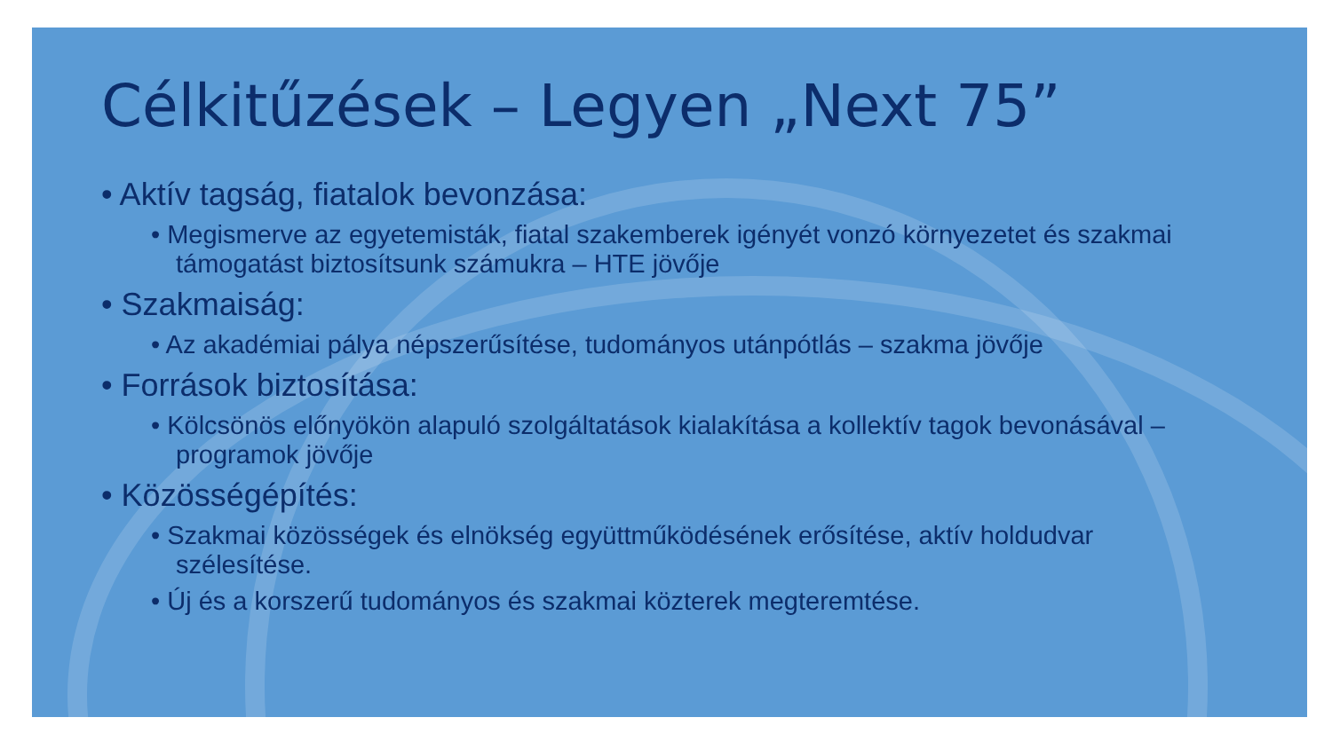Célkitűzések – Legyen „Next 75”
• Aktív tagság, fiatalok bevonzása:
• Megismerve az egyetemisták, fiatal szakemberek igényét vonzó környezetet és szakmai támogatást biztosítsunk számukra – HTE jövője
• Szakmaiság:
• Az akadémiai pálya népszerűsítése, tudományos utánpótlás – szakma jövője
• Források biztosítása:
• Kölcsönös előnyökön alapuló szolgáltatások kialakítása a kollektív tagok bevonásával – programok jövője
• Közösségépítés:
• Szakmai közösségek és elnökség együttműködésének erősítése, aktív holdudvar szélesítése.
• Új és a korszerű tudományos és szakmai közterek megteremtése.